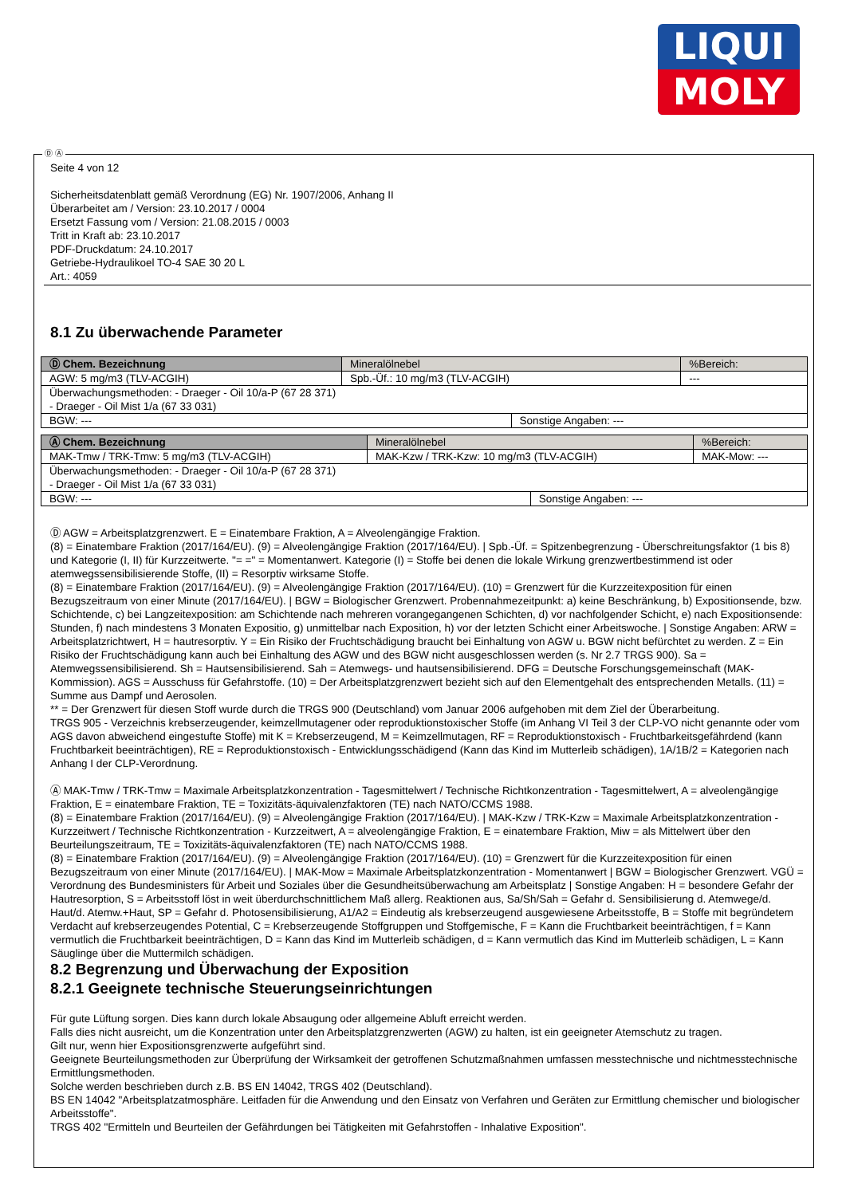LIQUI
MOLY
Ⓓ Ⓐ
Seite 4 von 12
Sicherheitsdatenblatt gemäß Verordnung (EG) Nr. 1907/2006, Anhang II
Überarbeitet am / Version: 23.10.2017 / 0004
Ersetzt Fassung vom / Version: 21.08.2015 / 0003
Tritt in Kraft ab: 23.10.2017
PDF-Druckdatum: 24.10.2017
Getriebe-Hydraulikoel TO-4 SAE 30 20 L
Art.: 4059
8.1 Zu überwachende Parameter
| Ⓓ Chem. Bezeichnung | Mineralölnebel | | | %Bereich: |
| AGW: 5 mg/m3 (TLV-ACGIH) | | Spb.-Üf.: 10 mg/m3 (TLV-ACGIH) | | --- |
| Überwachungsmethoden: - Draeger - Oil 10/a-P (67 28 371) - Draeger - Oil Mist 1/a (67 33 031) | | | | |
| BGW: --- | | | Sonstige Angaben: --- | |
| Ⓐ Chem. Bezeichnung | Mineralölnebel | | | %Bereich: |
| MAK-Tmw / TRK-Tmw: 5 mg/m3 (TLV-ACGIH) | | MAK-Kzw / TRK-Kzw: 10 mg/m3 (TLV-ACGIH) | | MAK-Mow: --- |
| Überwachungsmethoden: - Draeger - Oil 10/a-P (67 28 371) - Draeger - Oil Mist 1/a (67 33 031) | | | | |
| BGW: --- | | | Sonstige Angaben: --- | |
Ⓓ AGW = Arbeitsplatzgrenzwert. E = Einatembare Fraktion, A = Alveolengängige Fraktion.
(8) = Einatembare Fraktion (2017/164/EU). (9) = Alveolengängige Fraktion (2017/164/EU). | Spb.-Üf. = Spitzenbegrenzung - Überschreitungsfaktor (1 bis 8) und Kategorie (I, II) für Kurzzeitwerte. "= =" = Momentanwert. Kategorie (I) = Stoffe bei denen die lokale Wirkung grenzwertbestimmend ist oder atemwegssensibilisierende Stoffe, (II) = Resorptiv wirksame Stoffe.
(8) = Einatembare Fraktion (2017/164/EU). (9) = Alveolengängige Fraktion (2017/164/EU). (10) = Grenzwert für die Kurzzeitexposition für einen Bezugszeitraum von einer Minute (2017/164/EU). | BGW = Biologischer Grenzwert. Probennahmezeitpunkt: a) keine Beschränkung, b) Expositionsende, bzw. Schichtende, c) bei Langzeitexposition: am Schichtende nach mehreren vorangegangenen Schichten, d) vor nachfolgender Schicht, e) nach Expositionsende: Stunden, f) nach mindestens 3 Monaten Expositio, g) unmittelbar nach Exposition, h) vor der letzten Schicht einer Arbeitswoche. | Sonstige Angaben: ARW = Arbeitsplatzrichtwert, H = hautresorptiv. Y = Ein Risiko der Fruchtschädigung braucht bei Einhaltung von AGW u. BGW nicht befürchtet zu werden. Z = Ein Risiko der Fruchtschädigung kann auch bei Einhaltung des AGW und des BGW nicht ausgeschlossen werden (s. Nr 2.7 TRGS 900). Sa = Atemwegssensibilisierend. Sh = Hautsensibilisierend. Sah = Atemwegs- und hautsensibilisierend. DFG = Deutsche Forschungsgemeinschaft (MAK-Kommission). AGS = Ausschuss für Gefahrstoffe. (10) = Der Arbeitsplatzgrenzwert bezieht sich auf den Elementgehalt des entsprechenden Metalls. (11) = Summe aus Dampf und Aerosolen.
** = Der Grenzwert für diesen Stoff wurde durch die TRGS 900 (Deutschland) vom Januar 2006 aufgehoben mit dem Ziel der Überarbeitung.
TRGS 905 - Verzeichnis krebserzeugender, keimzellmutagener oder reproduktionstoxischer Stoffe (im Anhang VI Teil 3 der CLP-VO nicht genannte oder vom AGS davon abweichend eingestufte Stoffe) mit K = Krebserzeugend, M = Keimzellmutagen, RF = Reproduktionstoxisch - Fruchtbarkeitsgefährdend (kann Fruchtbarkeit beeinträchtigen), RE = Reproduktionstoxisch - Entwicklungsschädigend (Kann das Kind im Mutterleib schädigen), 1A/1B/2 = Kategorien nach Anhang I der CLP-Verordnung.
Ⓐ MAK-Tmw / TRK-Tmw = Maximale Arbeitsplatzkonzentration - Tagesmittelwert / Technische Richtkonzentration - Tagesmittelwert, A = alveolengängige Fraktion, E = einatembare Fraktion, TE = Toxizitäts-äquivalenzfaktoren (TE) nach NATO/CCMS 1988.
(8) = Einatembare Fraktion (2017/164/EU). (9) = Alveolengängige Fraktion (2017/164/EU). | MAK-Kzw / TRK-Kzw = Maximale Arbeitsplatzkonzentration - Kurzzeitwert / Technische Richtkonzentration - Kurzzeitwert, A = alveolengängige Fraktion, E = einatembare Fraktion, Miw = als Mittelwert über den Beurteilungszeitraum, TE = Toxizitäts-äquivalenzfaktoren (TE) nach NATO/CCMS 1988.
(8) = Einatembare Fraktion (2017/164/EU). (9) = Alveolengängige Fraktion (2017/164/EU). (10) = Grenzwert für die Kurzzeitexposition für einen Bezugszeitraum von einer Minute (2017/164/EU). | MAK-Mow = Maximale Arbeitsplatzkonzentration - Momentanwert | BGW = Biologischer Grenzwert. VGÜ = Verordnung des Bundesministers für Arbeit und Soziales über die Gesundheitsüberwachung am Arbeitsplatz | Sonstige Angaben: H = besondere Gefahr der Hautresorption, S = Arbeitsstoff löst in weit überdurchschnittlichem Maß allerg. Reaktionen aus, Sa/Sh/Sah = Gefahr d. Sensibilisierung d. Atemwege/d. Haut/d. Atemw.+Haut, SP = Gefahr d. Photosensibilisierung, A1/A2 = Eindeutig als krebserzeugend ausgewiesene Arbeitsstoffe, B = Stoffe mit begründetem Verdacht auf krebserzeugendes Potential, C = Krebserzeugende Stoffgruppen und Stoffgemische, F = Kann die Fruchtbarkeit beeinträchtigen, f = Kann vermutlich die Fruchtbarkeit beeinträchtigen, D = Kann das Kind im Mutterleib schädigen, d = Kann vermutlich das Kind im Mutterleib schädigen, L = Kann Säuglinge über die Muttermilch schädigen.
8.2 Begrenzung und Überwachung der Exposition
8.2.1 Geeignete technische Steuerungseinrichtungen
Für gute Lüftung sorgen. Dies kann durch lokale Absaugung oder allgemeine Abluft erreicht werden.
Falls dies nicht ausreicht, um die Konzentration unter den Arbeitsplatzgrenzwerten (AGW) zu halten, ist ein geeigneter Atemschutz zu tragen.
Gilt nur, wenn hier Expositionsgrenzwerte aufgeführt sind.
Geeignete Beurteilungsmethoden zur Überprüfung der Wirksamkeit der getroffenen Schutzmaßnahmen umfassen messtechnische und nichtmesstechnische Ermittlungsmethoden.
Solche werden beschrieben durch z.B. BS EN 14042, TRGS 402 (Deutschland).
BS EN 14042 "Arbeitsplatzatmosphäre. Leitfaden für die Anwendung und den Einsatz von Verfahren und Geräten zur Ermittlung chemischer und biologischer Arbeitsstoffe".
TRGS 402 "Ermitteln und Beurteilen der Gefährdungen bei Tätigkeiten mit Gefahrstoffen - Inhalative Exposition".